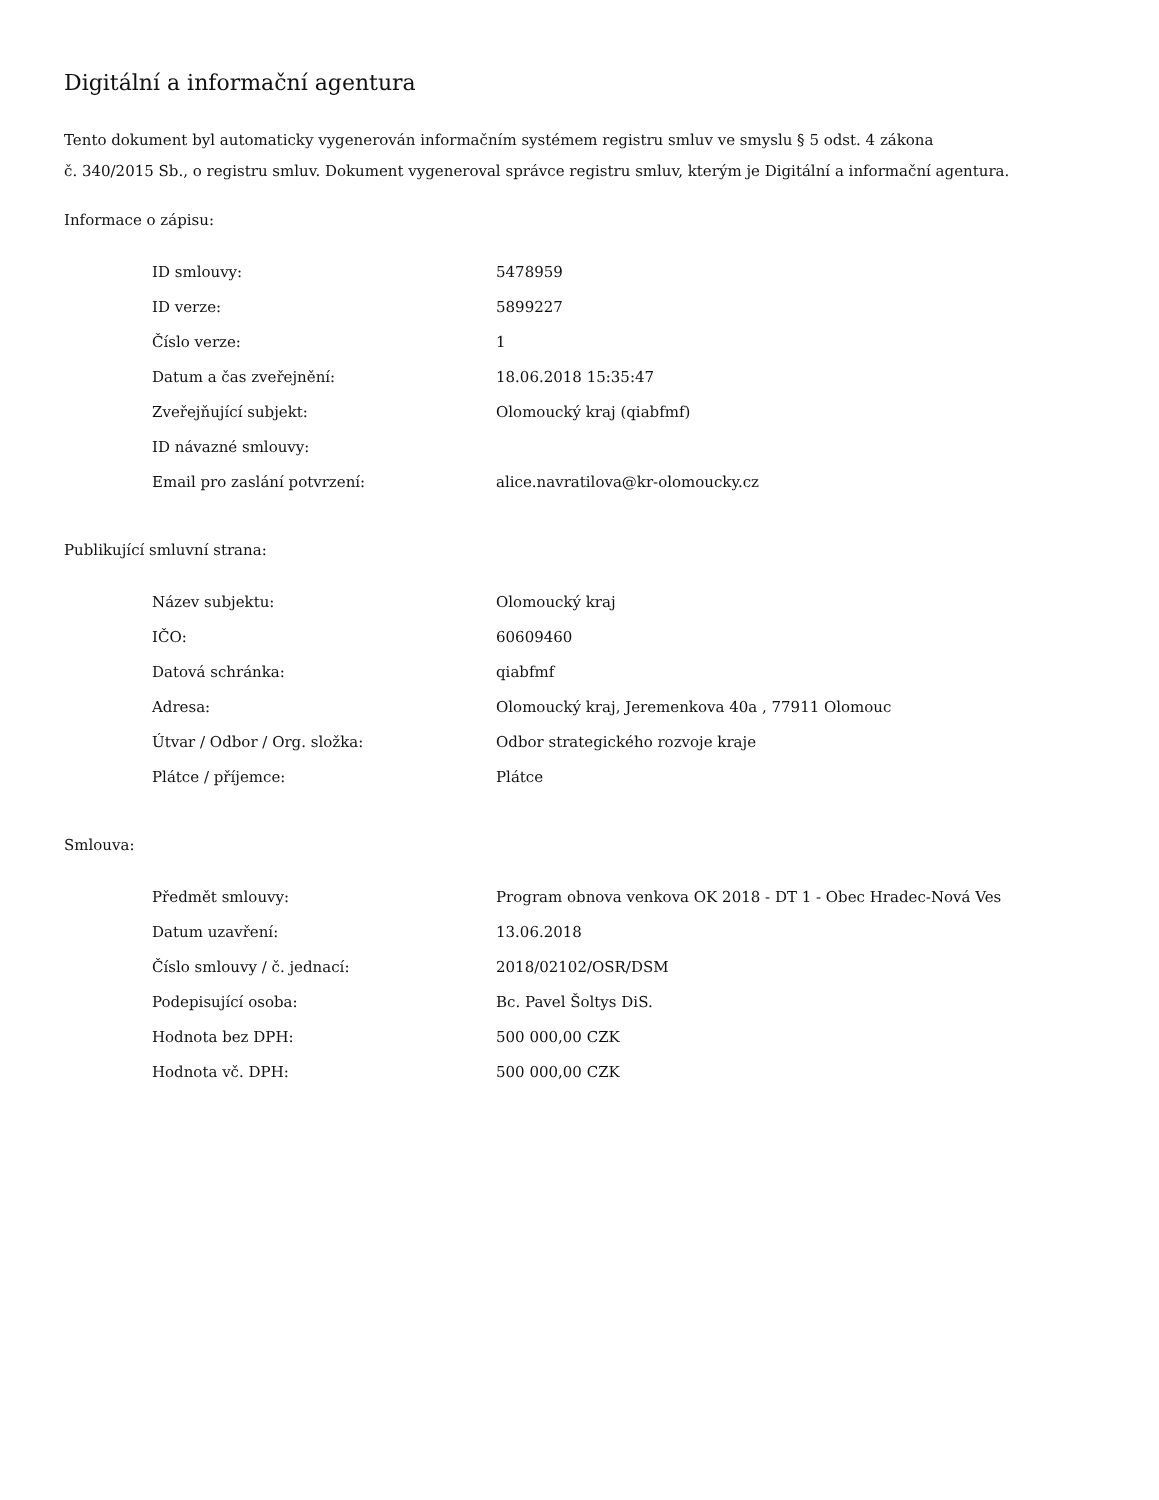Digitální a informační agentura
Tento dokument byl automaticky vygenerován informačním systémem registru smluv ve smyslu § 5 odst. 4 zákona
č. 340/2015 Sb., o registru smluv. Dokument vygeneroval správce registru smluv, kterým je Digitální a informační agentura.
Informace o zápisu:
| ID smlouvy: | 5478959 |
| ID verze: | 5899227 |
| Číslo verze: | 1 |
| Datum a čas zveřejnění: | 18.06.2018 15:35:47 |
| Zveřejňující subjekt: | Olomoucký kraj (qiabfmf) |
| ID návazné smlouvy: | |
| Email pro zaslání potvrzení: | alice.navratilova@kr-olomoucky.cz |
Publikující smluvní strana:
| Název subjektu: | Olomoucký kraj |
| IČO: | 60609460 |
| Datová schránka: | qiabfmf |
| Adresa: | Olomoucký kraj, Jeremenkova 40a , 77911 Olomouc |
| Útvar / Odbor / Org. složka: | Odbor strategického rozvoje kraje |
| Plátce / příjemce: | Plátce |
Smlouva:
| Předmět smlouvy: | Program obnova venkova OK 2018 - DT 1 - Obec Hradec-Nová Ves |
| Datum uzavření: | 13.06.2018 |
| Číslo smlouvy / č. jednací: | 2018/02102/OSR/DSM |
| Podepisující osoba: | Bc. Pavel Šoltys DiS. |
| Hodnota bez DPH: | 500 000,00 CZK |
| Hodnota vč. DPH: | 500 000,00 CZK |